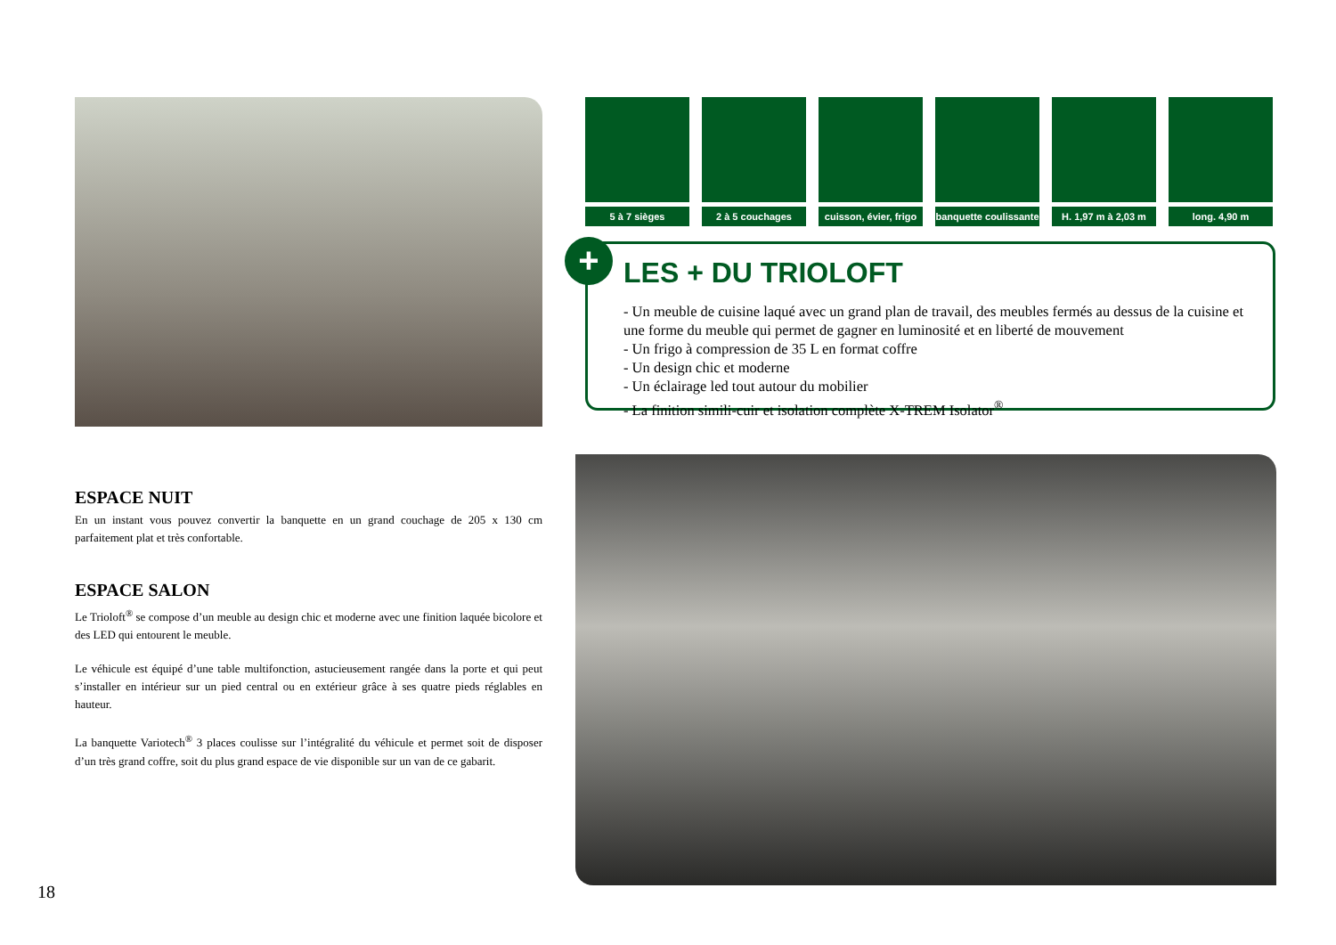5 à 7 sièges 2 à 5 couchages
cuisson, évier, frigo
banquette coulissante
H. 1,97 m à 2,03 m
long. 4,90 m
+
LES + DU TRIOLOFT
- Un meuble de cuisine laqué avec un grand plan de travail, des meubles fermés au dessus de la cuisine et une forme du meuble qui permet de gagner en luminosité et en liberté de mouvement
- Un frigo à compression de 35 L en format coffre
- Un design chic et moderne
- Un éclairage led tout autour du mobilier
- La finition simili-cuir et isolation complète X-TREM Isolator<sup>®</sup>
ESPACE NUIT
En un instant vous pouvez convertir la banquette en un grand couchage de 205 x 130 cm parfaitement plat et très confortable.
ESPACE SALON
Le Trioloft<sup>®</sup> se compose d’un meuble au design chic et moderne avec une finition laquée bicolore et des LED qui entourent le meuble.
Le véhicule est équipé d’une table multifonction, astucieusement rangée dans la porte et qui peut s’installer en intérieur sur un pied central ou en extérieur grâce à ses quatre pieds réglables en hauteur.
La banquette Variotech<sup>®</sup> 3 places coulisse sur l’intégralité du véhicule et permet soit de disposer d’un très grand coffre, soit du plus grand espace de vie disponible sur un van de ce gabarit.
18